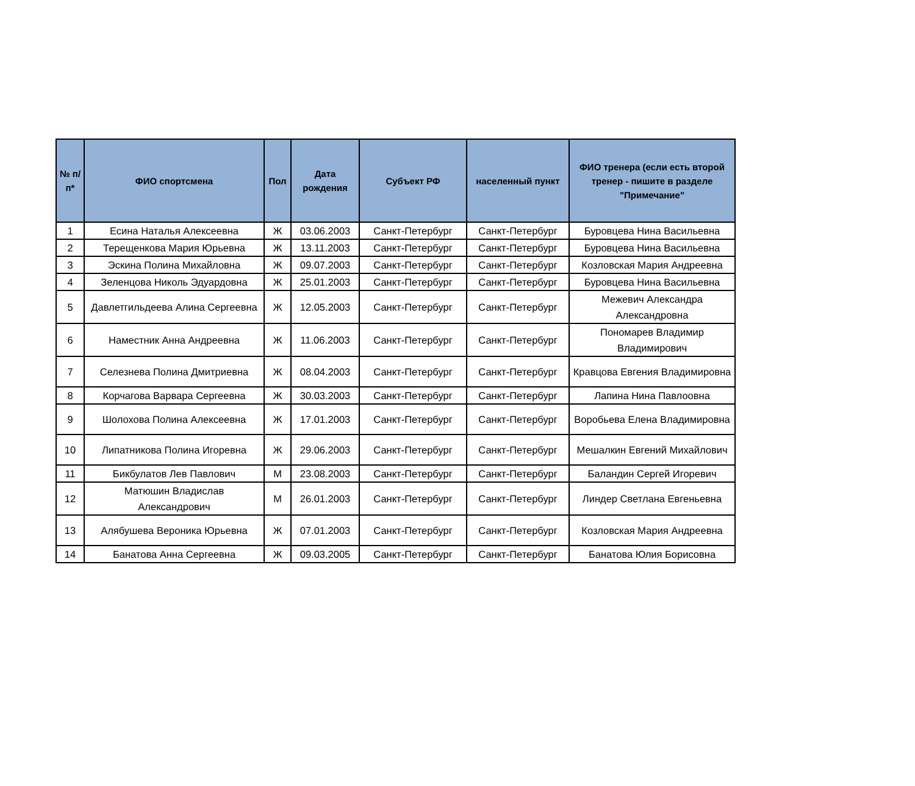| № п/п* | ФИО спортсмена | Пол | Дата рождения | Субъект РФ | населенный пункт | ФИО тренера (если есть второй тренер - пишите в разделе "Примечание" |
| --- | --- | --- | --- | --- | --- | --- |
| 1 | Есина Наталья Алексеевна | Ж | 03.06.2003 | Санкт-Петербург | Санкт-Петербург | Буровцева Нина Васильевна |
| 2 | Терещенкова Мария Юрьевна | Ж | 13.11.2003 | Санкт-Петербург | Санкт-Петербург | Буровцева Нина Васильевна |
| 3 | Эскина Полина Михайловна | Ж | 09.07.2003 | Санкт-Петербург | Санкт-Петербург | Козловская Мария Андреевна |
| 4 | Зеленцова Николь Эдуардовна | Ж | 25.01.2003 | Санкт-Петербург | Санкт-Петербург | Буровцева Нина Васильевна |
| 5 | Давлетгильдеева Алина Сергеевна | Ж | 12.05.2003 | Санкт-Петербург | Санкт-Петербург | Межевич Александра Александровна |
| 6 | Наместник Анна Андреевна | Ж | 11.06.2003 | Санкт-Петербург | Санкт-Петербург | Пономарев Владимир Владимирович |
| 7 | Селезнева Полина Дмитриевна | Ж | 08.04.2003 | Санкт-Петербург | Санкт-Петербург | Кравцова Евгения Владимировна |
| 8 | Корчагова Варвара Сергеевна | Ж | 30.03.2003 | Санкт-Петербург | Санкт-Петербург | Лапина Нина Павлоовна |
| 9 | Шолохова Полина Алексеевна | Ж | 17.01.2003 | Санкт-Петербург | Санкт-Петербург | Воробьева Елена Владимировна |
| 10 | Липатникова Полина Игоревна | Ж | 29.06.2003 | Санкт-Петербург | Санкт-Петербург | Мешалкин Евгений Михайлович |
| 11 | Бикбулатов Лев Павлович | М | 23.08.2003 | Санкт-Петербург | Санкт-Петербург | Баландин Сергей Игоревич |
| 12 | Матюшин Владислав Александрович | М | 26.01.2003 | Санкт-Петербург | Санкт-Петербург | Линдер Светлана Евгеньевна |
| 13 | Алябушева Вероника Юрьевна | Ж | 07.01.2003 | Санкт-Петербург | Санкт-Петербург | Козловская Мария Андреевна |
| 14 | Банатова Анна Сергеевна | Ж | 09.03.2005 | Санкт-Петербург | Санкт-Петербург | Банатова Юлия Борисовна |